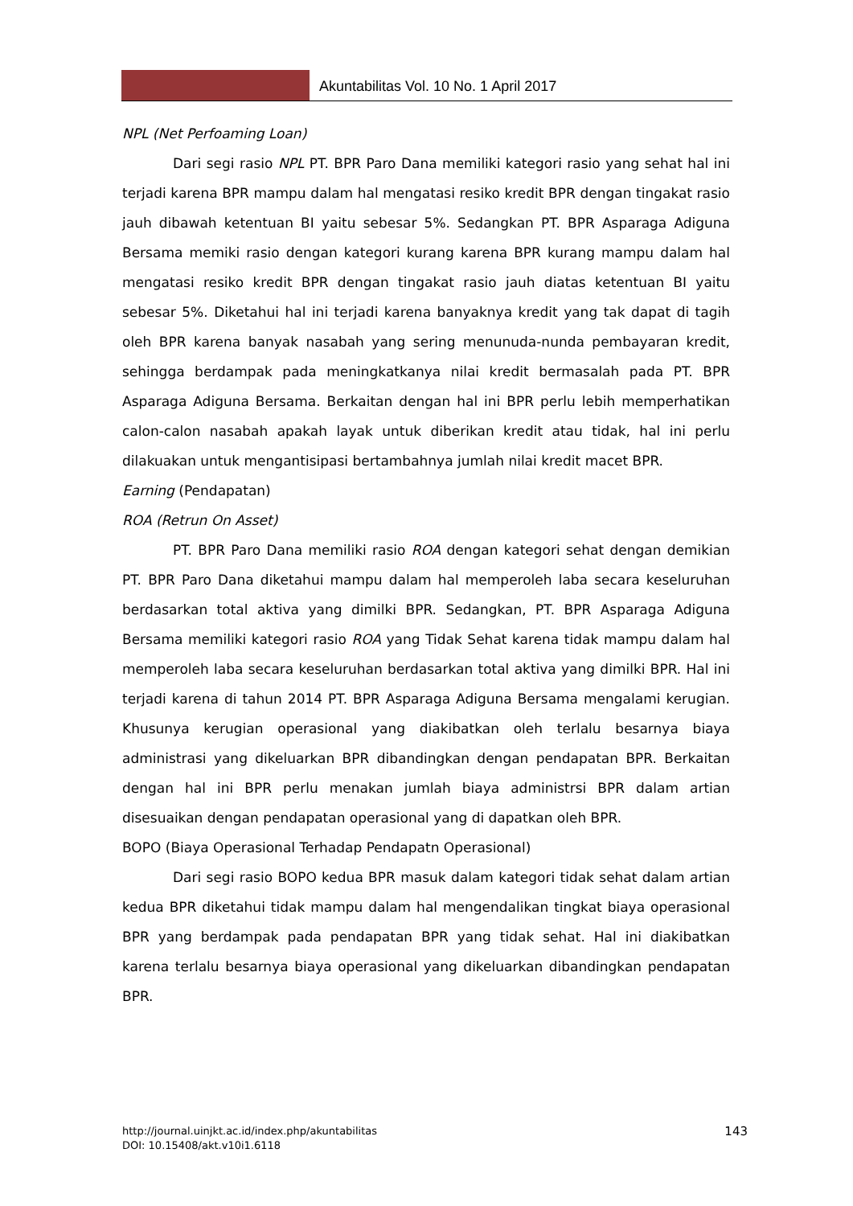Akuntabilitas Vol. 10 No. 1 April 2017
NPL (Net Perfoaming Loan)
Dari segi rasio NPL PT. BPR Paro Dana memiliki kategori rasio yang sehat hal ini terjadi karena BPR mampu dalam hal mengatasi resiko kredit BPR dengan tingakat rasio jauh dibawah ketentuan BI yaitu sebesar 5%. Sedangkan PT. BPR Asparaga Adiguna Bersama memiki rasio dengan kategori kurang karena BPR kurang mampu dalam hal mengatasi resiko kredit BPR dengan tingakat rasio jauh diatas ketentuan BI yaitu sebesar 5%. Diketahui hal ini terjadi karena banyaknya kredit yang tak dapat di tagih oleh BPR karena banyak nasabah yang sering menunuda-nunda pembayaran kredit, sehingga berdampak pada meningkatkanya nilai kredit bermasalah pada PT. BPR Asparaga Adiguna Bersama. Berkaitan dengan hal ini BPR perlu lebih memperhatikan calon-calon nasabah apakah layak untuk diberikan kredit atau tidak, hal ini perlu dilakuakan untuk mengantisipasi bertambahnya jumlah nilai kredit macet BPR.
Earning (Pendapatan)
ROA (Retrun On Asset)
PT. BPR Paro Dana memiliki rasio ROA dengan kategori sehat dengan demikian PT. BPR Paro Dana diketahui mampu dalam hal memperoleh laba secara keseluruhan berdasarkan total aktiva yang dimilki BPR. Sedangkan, PT. BPR Asparaga Adiguna Bersama memiliki kategori rasio ROA yang Tidak Sehat karena tidak mampu dalam hal memperoleh laba secara keseluruhan berdasarkan total aktiva yang dimilki BPR. Hal ini terjadi karena di tahun 2014 PT. BPR Asparaga Adiguna Bersama mengalami kerugian. Khusunya kerugian operasional yang diakibatkan oleh terlalu besarnya biaya administrasi yang dikeluarkan BPR dibandingkan dengan pendapatan BPR. Berkaitan dengan hal ini BPR perlu menakan jumlah biaya administrsi BPR dalam artian disesuaikan dengan pendapatan operasional yang di dapatkan oleh BPR.
BOPO (Biaya Operasional Terhadap Pendapatn Operasional)
Dari segi rasio BOPO kedua BPR masuk dalam kategori tidak sehat dalam artian kedua BPR diketahui tidak mampu dalam hal mengendalikan tingkat biaya operasional BPR yang berdampak pada pendapatan BPR yang tidak sehat. Hal ini diakibatkan karena terlalu besarnya biaya operasional yang dikeluarkan dibandingkan pendapatan BPR.
http://journal.uinjkt.ac.id/index.php/akuntabilitas
DOI: 10.15408/akt.v10i1.6118
143